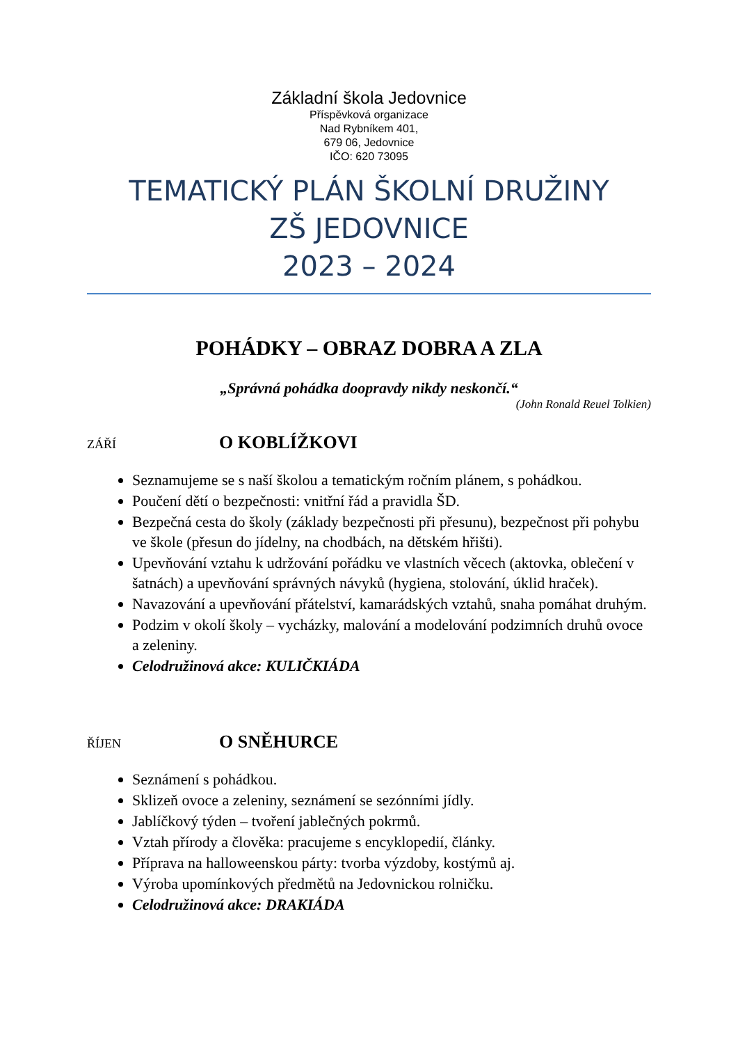Základní škola Jedovnice
Příspěvková organizace
Nad Rybníkem 401,
679 06, Jedovnice
IČO: 620 73095
TEMATICKÝ PLÁN ŠKOLNÍ DRUŽINY
ZŠ JEDOVNICE
2023 – 2024
POHÁDKY – OBRAZ DOBRA A ZLA
„Správná pohádka doopravdy nikdy neskončí.“
(John Ronald Reuel Tolkien)
ZÁŘÍ O KOBLÍŽKOVI
Seznamujeme se s naší školou a tematickým ročním plánem, s pohádkou.
Poučení dětí o bezpečnosti: vnitřní řád a pravidla ŠD.
Bezpečná cesta do školy (základy bezpečnosti při přesunu), bezpečnost při pohybu ve škole (přesun do jídelny, na chodbách, na dětském hřišti).
Upevňování vztahu k udržování pořádku ve vlastních věcech (aktovka, oblečení v šatnách) a upevňování správných návyků (hygiena, stolování, úklid hraček).
Navazování a upevňování přátelství, kamarádských vztahů, snaha pomáhat druhým.
Podzim v okolí školy – vycházky, malování a modelování podzimních druhů ovoce a zeleniny.
Celodružinová akce: KULIČKIÁDA
ŘÍJEN O SNĚHURCE
Seznámení s pohádkou.
Sklizeň ovoce a zeleniny, seznámení se sezónními jídly.
Jablíčkový týden – tvoření jablečných pokrmů.
Vztah přírody a člověka: pracujeme s encyklopedií, články.
Příprava na halloweenskou párty: tvorba výzdoby, kostýmů aj.
Výroba upomínkových předmětů na Jedovnickou rolničku.
Celodružinová akce: DRAKIÁDA